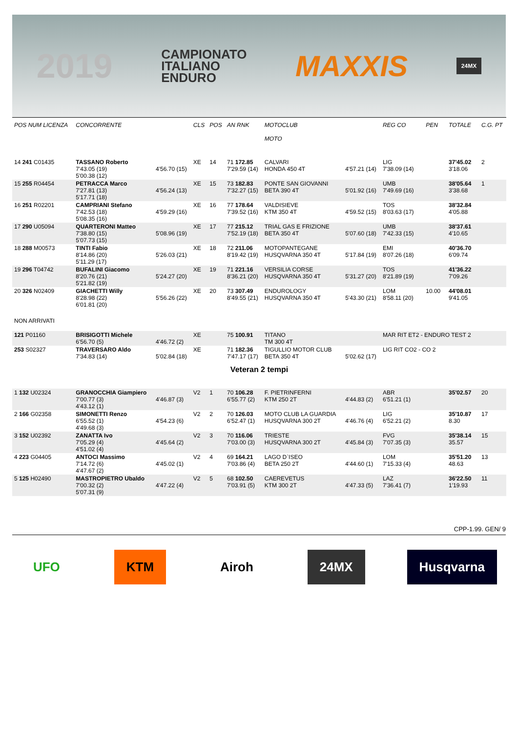2019 CAMPIONATO
ITALIANO
ENDURO MAXXIS 24MX
| POS NUM LICENZA | CONCORRENTE | | CLS | POS | AN RNK | MOTOCLUB MOTO | | REG CO | PEN | TOTALE | C.G. PT |
| --- | --- | --- | --- | --- | --- | --- | --- | --- | --- | --- | --- |
| 14 241 C01435 | TASSANO Roberto 7'43.05 (19) 5'00.38 (12) | 4'56.70 (15) | XE | 14 | 71 172.85 7'29.59 (14) | CALVARI HONDA 450 4T | 4'57.21 (14) | LIG 7'38.09 (14) | | 37'45.02 3'18.06 | 2 |
| 15 255 R04454 | PETRACCA Marco 7'27.81 (13) 5'17.71 (18) | 4'56.24 (13) | XE | 15 | 73 182.83 7'32.27 (15) | PONTE SAN GIOVANNI BETA 390 4T | 5'01.92 (16) | UMB 7'49.69 (16) | | 38'05.64 3'38.68 | 1 |
| 16 251 R02201 | CAMPRIANI Stefano 7'42.53 (18) 5'08.35 (16) | 4'59.29 (16) | XE | 16 | 77 178.64 7'39.52 (16) | VALDISIEVE KTM 350 4T | 4'59.52 (15) | TOS 8'03.63 (17) | | 38'32.84 4'05.88 | |
| 17 290 U05094 | QUARTERONI Matteo 7'38.80 (15) 5'07.73 (15) | 5'08.96 (19) | XE | 17 | 77 215.12 7'52.19 (18) | TRIAL GAS E FRIZIONE BETA 350 4T | 5'07.60 (18) | UMB 7'42.33 (15) | | 38'37.61 4'10.65 | |
| 18 288 M00573 | TINTI Fabio 8'14.86 (20) 5'11.29 (17) | 5'26.03 (21) | XE | 18 | 72 211.06 8'19.42 (19) | MOTOPANTEGANE HUSQVARNA 350 4T | 5'17.84 (19) | EMI 8'07.26 (18) | | 40'36.70 6'09.74 | |
| 19 296 T04742 | BUFALINI Giacomo 8'20.76 (21) 5'21.82 (19) | 5'24.27 (20) | XE | 19 | 71 221.16 8'36.21 (20) | VERSILIA CORSE HUSQVARNA 350 4T | 5'31.27 (20) | TOS 8'21.89 (19) | | 41'36.22 7'09.26 | |
| 20 326 N02409 | GIACHETTI Willy 8'28.98 (22) 6'01.81 (20) | 5'56.26 (22) | XE | 20 | 73 307.49 8'49.55 (21) | ENDUROLOGY HUSQVARNA 350 4T | 5'43.30 (21) | LOM 8'58.11 (20) | 10.00 | 44'08.01 9'41.05 | |
| NON ARRIVATI | | | | | | | | | | | |
| 121 P01160 | BRISIGOTTI Michele 6'56.70 (5) | 4'46.72 (2) | XE | | 75 100.91 | TITANO TM 300 4T | | MAR RIT ET2 - ENDURO TEST 2 | | | |
| 253 S02327 | TRAVERSARO Aldo 7'34.83 (14) | 5'02.84 (18) | XE | | 71 182.36 7'47.17 (17) | TIGULLIO MOTOR CLUB BETA 350 4T | 5'02.62 (17) | LIG RIT CO2 - CO 2 | | | |
| Veteran 2 tempi | | | | | | | | | | | |
| 1 132 U02324 | GRANOCCHIA Giampiero 7'00.77 (3) 4'43.12 (1) | 4'46.87 (3) | V2 | 1 | 70 106.28 6'55.77 (2) | F. PIETRINFERNI KTM 250 2T | 4'44.83 (2) | ABR 6'51.21 (1) | | 35'02.57 | 20 |
| 2 166 G02358 | SIMONETTI Renzo 6'55.52 (1) 4'49.68 (3) | 4'54.23 (6) | V2 | 2 | 70 126.03 6'52.47 (1) | MOTO CLUB LA GUARDIA HUSQVARNA 300 2T | 4'46.76 (4) | LIG 6'52.21 (2) | | 35'10.87 8.30 | 17 |
| 3 152 U02392 | ZANATTA Ivo 7'05.29 (4) 4'51.02 (4) | 4'45.64 (2) | V2 | 3 | 70 116.06 7'03.00 (3) | TRIESTE HUSQVARNA 300 2T | 4'45.84 (3) | FVG 7'07.35 (3) | | 35'38.14 35.57 | 15 |
| 4 223 G04405 | ANTOCI Massimo 7'14.72 (6) 4'47.67 (2) | 4'45.02 (1) | V2 | 4 | 69 164.21 7'03.86 (4) | LAGO D`ISEO BETA 250 2T | 4'44.60 (1) | LOM 7'15.33 (4) | | 35'51.20 48.63 | 13 |
| 5 125 H02490 | MASTROPIETRO Ubaldo 7'00.32 (2) 5'07.31 (9) | 4'47.22 (4) | V2 | 5 | 68 102.50 7'03.91 (5) | CAEREVETUS KTM 300 2T | 4'47.33 (5) | LAZ 7'36.41 (7) | | 36'22.50 1'19.93 | 11 |
CPP-1.99. GEN/ 9
UFO KTM Airoh 24MX Husqvarna